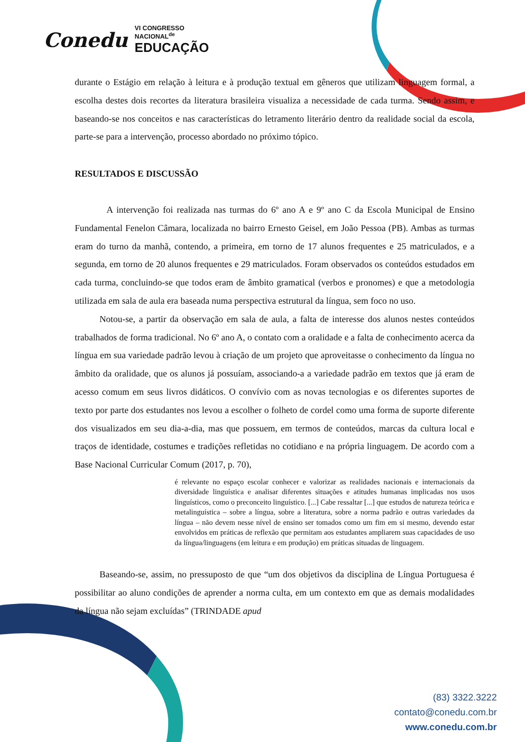Conedu VI CONGRESSO
NACIONAL<sup>de</sup>
EDUCAÇÃO
durante o Estágio em relação à leitura e à produção textual em gêneros que utilizam linguagem formal, a escolha destes dois recortes da literatura brasileira visualiza a necessidade de cada turma. Sendo assim, e baseando-se nos conceitos e nas características do letramento literário dentro da realidade social da escola, parte-se para a intervenção, processo abordado no próximo tópico.
RESULTADOS E DISCUSSÃO
A intervenção foi realizada nas turmas do 6º ano A e 9º ano C da Escola Municipal de Ensino Fundamental Fenelon Câmara, localizada no bairro Ernesto Geisel, em João Pessoa (PB). Ambas as turmas eram do turno da manhã, contendo, a primeira, em torno de 17 alunos frequentes e 25 matriculados, e a segunda, em torno de 20 alunos frequentes e 29 matriculados. Foram observados os conteúdos estudados em cada turma, concluindo-se que todos eram de âmbito gramatical (verbos e pronomes) e que a metodologia utilizada em sala de aula era baseada numa perspectiva estrutural da língua, sem foco no uso.
Notou-se, a partir da observação em sala de aula, a falta de interesse dos alunos nestes conteúdos trabalhados de forma tradicional. No 6º ano A, o contato com a oralidade e a falta de conhecimento acerca da língua em sua variedade padrão levou à criação de um projeto que aproveitasse o conhecimento da língua no âmbito da oralidade, que os alunos já possuíam, associando-a a variedade padrão em textos que já eram de acesso comum em seus livros didáticos. O convívio com as novas tecnologias e os diferentes suportes de texto por parte dos estudantes nos levou a escolher o folheto de cordel como uma forma de suporte diferente dos visualizados em seu dia-a-dia, mas que possuem, em termos de conteúdos, marcas da cultura local e traços de identidade, costumes e tradições refletidas no cotidiano e na própria linguagem. De acordo com a Base Nacional Curricular Comum (2017, p. 70),
é relevante no espaço escolar conhecer e valorizar as realidades nacionais e internacionais da diversidade linguística e analisar diferentes situações e atitudes humanas implicadas nos usos linguísticos, como o preconceito linguístico. [...] Cabe ressaltar [...] que estudos de natureza teórica e metalinguística – sobre a língua, sobre a literatura, sobre a norma padrão e outras variedades da língua – não devem nesse nível de ensino ser tomados como um fim em si mesmo, devendo estar envolvidos em práticas de reflexão que permitam aos estudantes ampliarem suas capacidades de uso da língua/linguagens (em leitura e em produção) em práticas situadas de linguagem.
Baseando-se, assim, no pressuposto de que “um dos objetivos da disciplina de Língua Portuguesa é possibilitar ao aluno condições de aprender a norma culta, em um contexto em que as demais modalidades da língua não sejam excluídas” (TRINDADE apud
(83) 3322.3222
contato@conedu.com.br
www.conedu.com.br